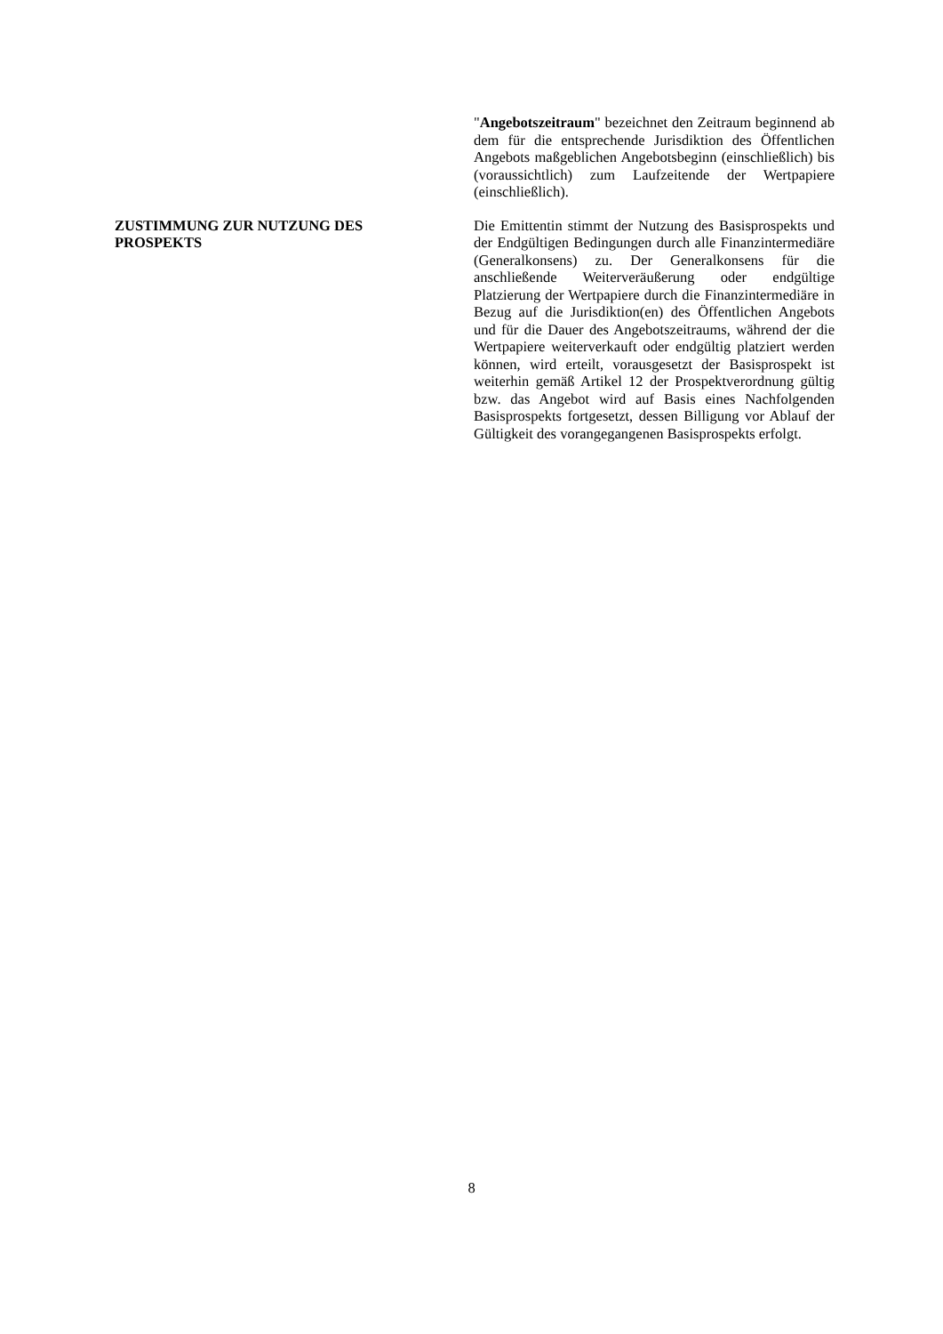"Angebotszeitraum" bezeichnet den Zeitraum beginnend ab dem für die entsprechende Jurisdiktion des Öffentlichen Angebots maßgeblichen Angebotsbeginn (einschließlich) bis (voraussichtlich) zum Laufzeitende der Wertpapiere (einschließlich).
ZUSTIMMUNG ZUR NUTZUNG DES
PROSPEKTS
Die Emittentin stimmt der Nutzung des Basisprospekts und der Endgültigen Bedingungen durch alle Finanzintermediäre (Generalkonsens) zu. Der Generalkonsens für die anschließende Weiterveräußerung oder endgültige Platzierung der Wertpapiere durch die Finanzintermediäre in Bezug auf die Jurisdiktion(en) des Öffentlichen Angebots und für die Dauer des Angebotszeitraums, während der die Wertpapiere weiterverkauft oder endgültig platziert werden können, wird erteilt, vorausgesetzt der Basisprospekt ist weiterhin gemäß Artikel 12 der Prospektverordnung gültig bzw. das Angebot wird auf Basis eines Nachfolgenden Basisprospekts fortgesetzt, dessen Billigung vor Ablauf der Gültigkeit des vorangegangenen Basisprospekts erfolgt.
8